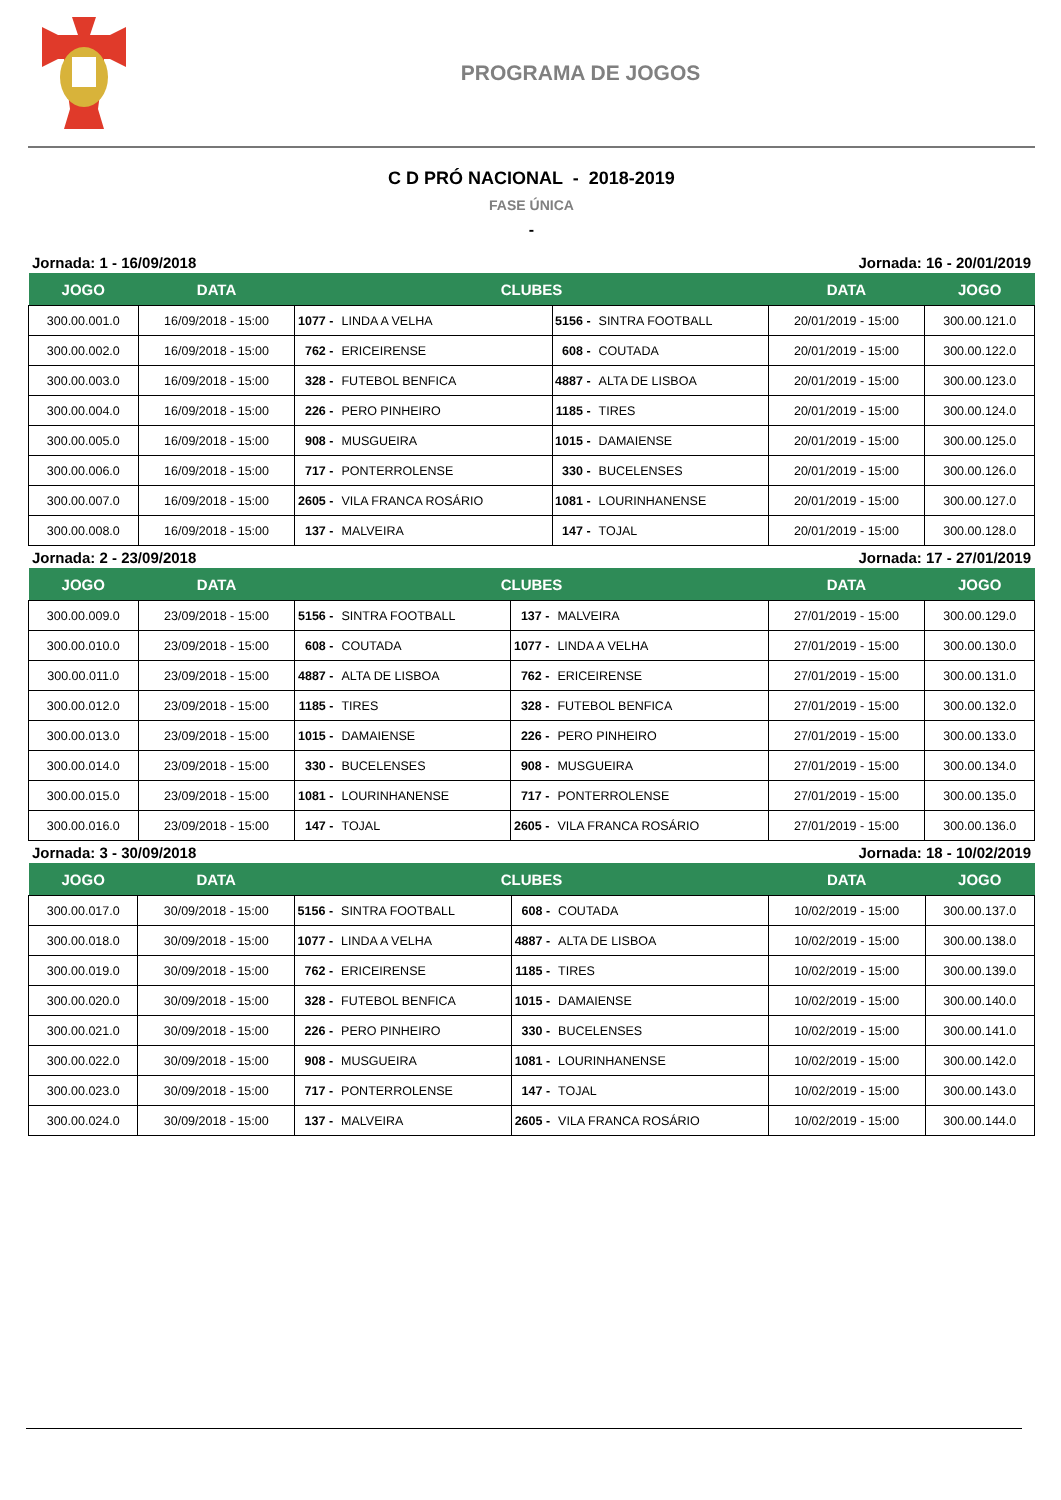PROGRAMA DE JOGOS
C D PRÓ NACIONAL - 2018-2019
FASE ÚNICA
-
Jornada: 1 - 16/09/2018 Jornada: 16 - 20/01/2019
| JOGO | DATA | CLUBES | | | | DATA | JOGO |
| --- | --- | --- | --- | --- | --- | --- | --- |
| 300.00.001.0 | 16/09/2018 - 15:00 | 1077 - | LINDA A VELHA | 5156 - | SINTRA FOOTBALL | 20/01/2019 - 15:00 | 300.00.121.0 |
| 300.00.002.0 | 16/09/2018 - 15:00 | 762 - | ERICEIRENSE | 608 - | COUTADA | 20/01/2019 - 15:00 | 300.00.122.0 |
| 300.00.003.0 | 16/09/2018 - 15:00 | 328 - | FUTEBOL BENFICA | 4887 - | ALTA DE LISBOA | 20/01/2019 - 15:00 | 300.00.123.0 |
| 300.00.004.0 | 16/09/2018 - 15:00 | 226 - | PERO PINHEIRO | 1185 - | TIRES | 20/01/2019 - 15:00 | 300.00.124.0 |
| 300.00.005.0 | 16/09/2018 - 15:00 | 908 - | MUSGUEIRA | 1015 - | DAMAIENSE | 20/01/2019 - 15:00 | 300.00.125.0 |
| 300.00.006.0 | 16/09/2018 - 15:00 | 717 - | PONTERROLENSE | 330 - | BUCELENSES | 20/01/2019 - 15:00 | 300.00.126.0 |
| 300.00.007.0 | 16/09/2018 - 15:00 | 2605 - | VILA FRANCA ROSÁRIO | 1081 - | LOURINHANENSE | 20/01/2019 - 15:00 | 300.00.127.0 |
| 300.00.008.0 | 16/09/2018 - 15:00 | 137 - | MALVEIRA | 147 - | TOJAL | 20/01/2019 - 15:00 | 300.00.128.0 |
Jornada: 2 - 23/09/2018 Jornada: 17 - 27/01/2019
| JOGO | DATA | CLUBES | | | | DATA | JOGO |
| --- | --- | --- | --- | --- | --- | --- | --- |
| 300.00.009.0 | 23/09/2018 - 15:00 | 5156 - | SINTRA FOOTBALL | 137 - | MALVEIRA | 27/01/2019 - 15:00 | 300.00.129.0 |
| 300.00.010.0 | 23/09/2018 - 15:00 | 608 - | COUTADA | 1077 - | LINDA A VELHA | 27/01/2019 - 15:00 | 300.00.130.0 |
| 300.00.011.0 | 23/09/2018 - 15:00 | 4887 - | ALTA DE LISBOA | 762 - | ERICEIRENSE | 27/01/2019 - 15:00 | 300.00.131.0 |
| 300.00.012.0 | 23/09/2018 - 15:00 | 1185 - | TIRES | 328 - | FUTEBOL BENFICA | 27/01/2019 - 15:00 | 300.00.132.0 |
| 300.00.013.0 | 23/09/2018 - 15:00 | 1015 - | DAMAIENSE | 226 - | PERO PINHEIRO | 27/01/2019 - 15:00 | 300.00.133.0 |
| 300.00.014.0 | 23/09/2018 - 15:00 | 330 - | BUCELENSES | 908 - | MUSGUEIRA | 27/01/2019 - 15:00 | 300.00.134.0 |
| 300.00.015.0 | 23/09/2018 - 15:00 | 1081 - | LOURINHANENSE | 717 - | PONTERROLENSE | 27/01/2019 - 15:00 | 300.00.135.0 |
| 300.00.016.0 | 23/09/2018 - 15:00 | 147 - | TOJAL | 2605 - | VILA FRANCA ROSÁRIO | 27/01/2019 - 15:00 | 300.00.136.0 |
Jornada: 3 - 30/09/2018 Jornada: 18 - 10/02/2019
| JOGO | DATA | CLUBES | | | | DATA | JOGO |
| --- | --- | --- | --- | --- | --- | --- | --- |
| 300.00.017.0 | 30/09/2018 - 15:00 | 5156 - | SINTRA FOOTBALL | 608 - | COUTADA | 10/02/2019 - 15:00 | 300.00.137.0 |
| 300.00.018.0 | 30/09/2018 - 15:00 | 1077 - | LINDA A VELHA | 4887 - | ALTA DE LISBOA | 10/02/2019 - 15:00 | 300.00.138.0 |
| 300.00.019.0 | 30/09/2018 - 15:00 | 762 - | ERICEIRENSE | 1185 - | TIRES | 10/02/2019 - 15:00 | 300.00.139.0 |
| 300.00.020.0 | 30/09/2018 - 15:00 | 328 - | FUTEBOL BENFICA | 1015 - | DAMAIENSE | 10/02/2019 - 15:00 | 300.00.140.0 |
| 300.00.021.0 | 30/09/2018 - 15:00 | 226 - | PERO PINHEIRO | 330 - | BUCELENSES | 10/02/2019 - 15:00 | 300.00.141.0 |
| 300.00.022.0 | 30/09/2018 - 15:00 | 908 - | MUSGUEIRA | 1081 - | LOURINHANENSE | 10/02/2019 - 15:00 | 300.00.142.0 |
| 300.00.023.0 | 30/09/2018 - 15:00 | 717 - | PONTERROLENSE | 147 - | TOJAL | 10/02/2019 - 15:00 | 300.00.143.0 |
| 300.00.024.0 | 30/09/2018 - 15:00 | 137 - | MALVEIRA | 2605 - | VILA FRANCA ROSÁRIO | 10/02/2019 - 15:00 | 300.00.144.0 |